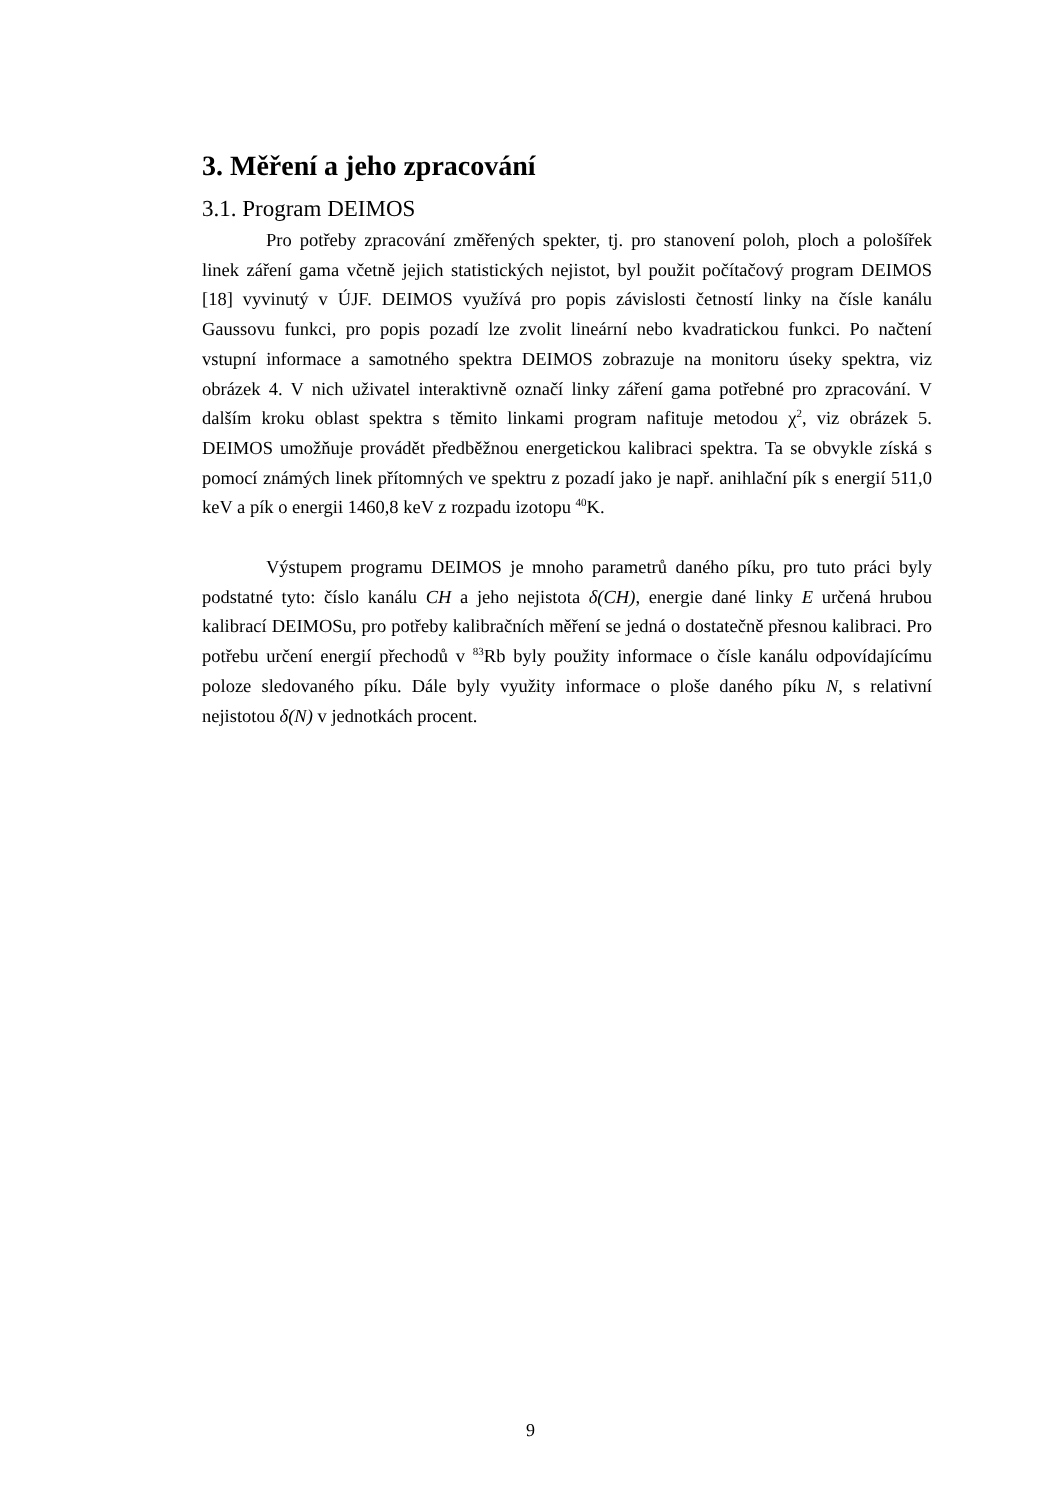3. Měření a jeho zpracování
3.1. Program DEIMOS
Pro potřeby zpracování změřených spekter, tj. pro stanovení poloh, ploch a pološířek linek záření gama včetně jejich statistických nejistot, byl použit počítačový program DEIMOS [18] vyvinutý v ÚJF. DEIMOS využívá pro popis závislosti četností linky na čísle kanálu Gaussovu funkci, pro popis pozadí lze zvolit lineární nebo kvadratickou funkci. Po načtení vstupní informace a samotného spektra DEIMOS zobrazuje na monitoru úseky spektra, viz obrázek 4. V nich uživatel interaktivně označí linky záření gama potřebné pro zpracování. V dalším kroku oblast spektra s těmito linkami program nafituje metodou χ<sup>2</sup>, viz obrázek 5. DEIMOS umožňuje provádět předběžnou energetickou kalibraci spektra. Ta se obvykle získá s pomocí známých linek přítomných ve spektru z pozadí jako je např. anihlační pík s energií 511,0 keV a pík o energii 1460,8 keV z rozpadu izotopu <sup>40</sup>K.
Výstupem programu DEIMOS je mnoho parametrů daného píku, pro tuto práci byly podstatné tyto: číslo kanálu CH a jeho nejistota δ(CH), energie dané linky E určená hrubou kalibrací DEIMOSu, pro potřeby kalibračních měření se jedná o dostatečně přesnou kalibraci. Pro potřebu určení energií přechodů v <sup>83</sup>Rb byly použity informace o čísle kanálu odpovídajícímu poloze sledovaného píku. Dále byly využity informace o ploše daného píku N, s relativní nejistotou δ(N) v jednotkách procent.
9